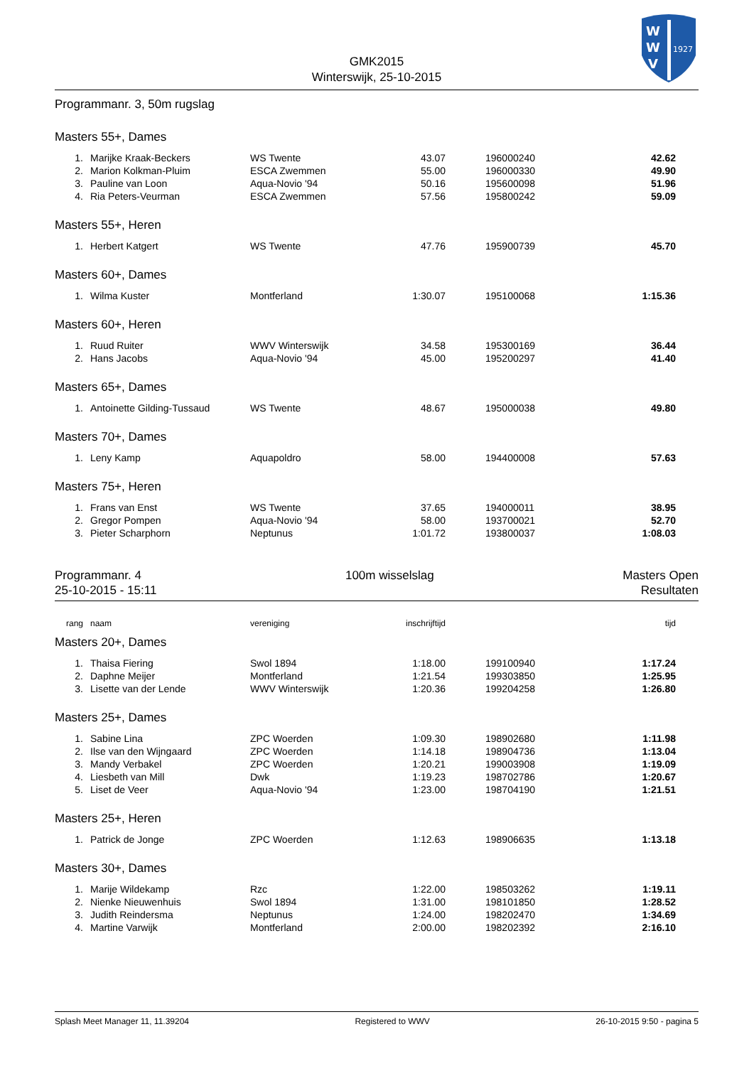W
W
V
1927
GMK2015
Winterswijk, 25-10-2015
Programmanr. 3, 50m rugslag
Masters 55+, Dames
| 1. | Marijke Kraak-Beckers | WS Twente | 43.07 | 196000240 | 42.62 | |
| 2. | Marion Kolkman-Pluim | ESCA Zwemmen | 55.00 | 196000330 | 49.90 | |
| 3. | Pauline van Loon | Aqua-Novio '94 | 50.16 | 195600098 | 51.96 | |
| 4. | Ria Peters-Veurman | ESCA Zwemmen | 57.56 | 195800242 | 59.09 | |
Masters 55+, Heren
| 1. | Herbert Katgert | WS Twente | 47.76 | 195900739 | 45.70 | |
Masters 60+, Dames
| 1. | Wilma Kuster | Montferland | 1:30.07 | 195100068 | 1:15.36 | |
Masters 60+, Heren
| 1. | Ruud Ruiter | WWV Winterswijk | 34.58 | 195300169 | 36.44 | |
| 2. | Hans Jacobs | Aqua-Novio '94 | 45.00 | 195200297 | 41.40 | |
Masters 65+, Dames
| 1. | Antoinette Gilding-Tussaud | WS Twente | 48.67 | 195000038 | 49.80 | |
Masters 70+, Dames
| 1. | Leny Kamp | Aquapoldro | 58.00 | 194400008 | 57.63 | |
Masters 75+, Heren
| 1. | Frans van Enst | WS Twente | 37.65 | 194000011 | 38.95 | |
| 2. | Gregor Pompen | Aqua-Novio '94 | 58.00 | 193700021 | 52.70 | |
| 3. | Pieter Scharphorn | Neptunus | 1:01.72 | 193800037 | 1:08.03 | |
Programmanr. 4
25-10-2015 - 15:11
100m wisselslag Masters Open
Resultaten
| rang | naam | vereniging | inschrijftijd | | tijd | |
Masters 20+, Dames
| 1. | Thaisa Fiering | Swol 1894 | 1:18.00 | 199100940 | 1:17.24 | |
| 2. | Daphne Meijer | Montferland | 1:21.54 | 199303850 | 1:25.95 | |
| 3. | Lisette van der Lende | WWV Winterswijk | 1:20.36 | 199204258 | 1:26.80 | |
Masters 25+, Dames
| 1. | Sabine Lina | ZPC Woerden | 1:09.30 | 198902680 | 1:11.98 | |
| 2. | Ilse van den Wijngaard | ZPC Woerden | 1:14.18 | 198904736 | 1:13.04 | |
| 3. | Mandy Verbakel | ZPC Woerden | 1:20.21 | 199003908 | 1:19.09 | |
| 4. | Liesbeth van Mill | Dwk | 1:19.23 | 198702786 | 1:20.67 | |
| 5. | Liset de Veer | Aqua-Novio '94 | 1:23.00 | 198704190 | 1:21.51 | |
Masters 25+, Heren
| 1. | Patrick de Jonge | ZPC Woerden | 1:12.63 | 198906635 | 1:13.18 | |
Masters 30+, Dames
| 1. | Marije Wildekamp | Rzc | 1:22.00 | 198503262 | 1:19.11 | |
| 2. | Nienke Nieuwenhuis | Swol 1894 | 1:31.00 | 198101850 | 1:28.52 | |
| 3. | Judith Reindersma | Neptunus | 1:24.00 | 198202470 | 1:34.69 | |
| 4. | Martine Varwijk | Montferland | 2:00.00 | 198202392 | 2:16.10 | |
Splash Meet Manager 11, 11.39204 Registered to WWV 26-10-2015 9:50 - pagina 5